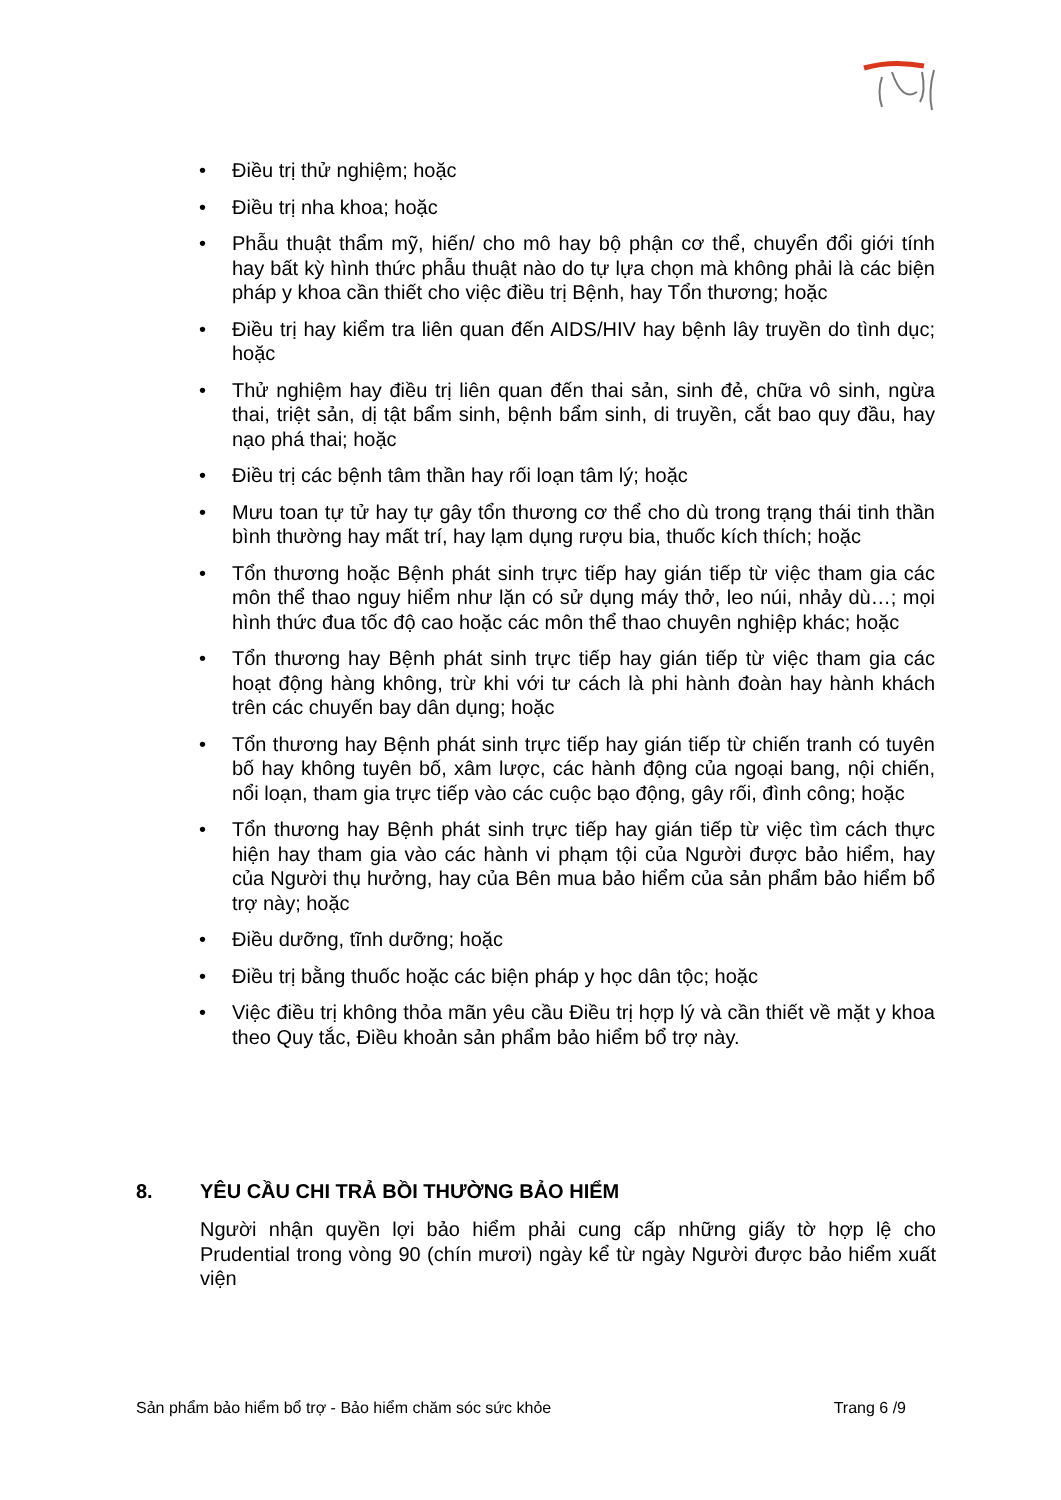• Điều trị thử nghiệm; hoặc
• Điều trị nha khoa; hoặc
• Phẫu thuật thẩm mỹ, hiến/ cho mô hay bộ phận cơ thể, chuyển đổi giới tính hay bất kỳ hình thức phẫu thuật nào do tự lựa chọn mà không phải là các biện pháp y khoa cần thiết cho việc điều trị Bệnh, hay Tổn thương; hoặc
• Điều trị hay kiểm tra liên quan đến AIDS/HIV hay bệnh lây truyền do tình dục; hoặc
• Thử nghiệm hay điều trị liên quan đến thai sản, sinh đẻ, chữa vô sinh, ngừa thai, triệt sản, dị tật bẩm sinh, bệnh bẩm sinh, di truyền, cắt bao quy đầu, hay nạo phá thai; hoặc
• Điều trị các bệnh tâm thần hay rối loạn tâm lý; hoặc
• Mưu toan tự tử hay tự gây tổn thương cơ thể cho dù trong trạng thái tinh thần bình thường hay mất trí, hay lạm dụng rượu bia, thuốc kích thích; hoặc
• Tổn thương hoặc Bệnh phát sinh trực tiếp hay gián tiếp từ việc tham gia các môn thể thao nguy hiểm như lặn có sử dụng máy thở, leo núi, nhảy dù…; mọi hình thức đua tốc độ cao hoặc các môn thể thao chuyên nghiệp khác; hoặc
• Tổn thương hay Bệnh phát sinh trực tiếp hay gián tiếp từ việc tham gia các hoạt động hàng không, trừ khi với tư cách là phi hành đoàn hay hành khách trên các chuyến bay dân dụng; hoặc
• Tổn thương hay Bệnh phát sinh trực tiếp hay gián tiếp từ chiến tranh có tuyên bố hay không tuyên bố, xâm lược, các hành động của ngoại bang, nội chiến, nổi loạn, tham gia trực tiếp vào các cuộc bạo động, gây rối, đình công; hoặc
• Tổn thương hay Bệnh phát sinh trực tiếp hay gián tiếp từ việc tìm cách thực hiện hay tham gia vào các hành vi phạm tội của Người được bảo hiểm, hay của Người thụ hưởng, hay của Bên mua bảo hiểm của sản phẩm bảo hiểm bổ trợ này; hoặc
• Điều dưỡng, tĩnh dưỡng; hoặc
• Điều trị bằng thuốc hoặc các biện pháp y học dân tộc; hoặc
• Việc điều trị không thỏa mãn yêu cầu Điều trị hợp lý và cần thiết về mặt y khoa theo Quy tắc, Điều khoản sản phẩm bảo hiểm bổ trợ này.
8. YÊU CẦU CHI TRẢ BỒI THƯỜNG BẢO HIỂM
Người nhận quyền lợi bảo hiểm phải cung cấp những giấy tờ hợp lệ cho Prudential trong vòng 90 (chín mươi) ngày kể từ ngày Người được bảo hiểm xuất viện
Sản phẩm bảo hiểm bổ trợ - Bảo hiểm chăm sóc sức khỏe Trang 6 /9